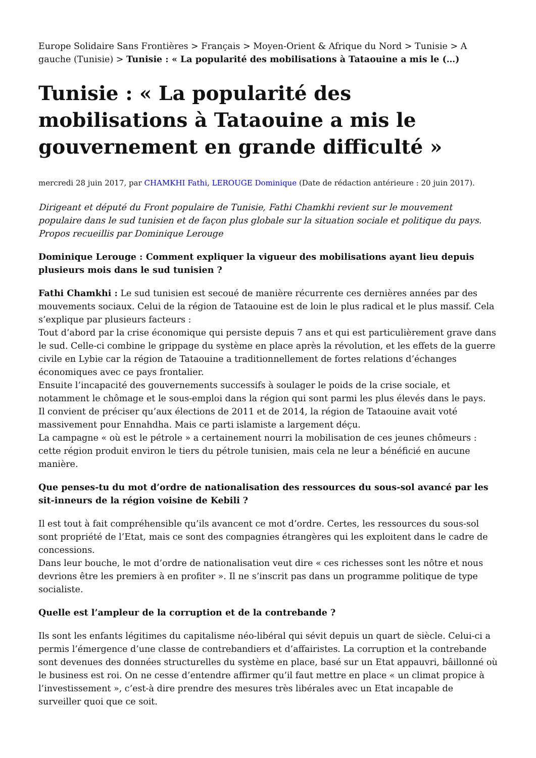Europe Solidaire Sans Frontières > Français > Moyen-Orient & Afrique du Nord > Tunisie > A gauche (Tunisie) > Tunisie : « La popularité des mobilisations à Tataouine a mis le (…)
Tunisie : « La popularité des mobilisations à Tataouine a mis le gouvernement en grande difficulté »
mercredi 28 juin 2017, par CHAMKHI Fathi, LEROUGE Dominique (Date de rédaction antérieure : 20 juin 2017).
Dirigeant et député du Front populaire de Tunisie, Fathi Chamkhi revient sur le mouvement populaire dans le sud tunisien et de façon plus globale sur la situation sociale et politique du pays. Propos recueillis par Dominique Lerouge
Dominique Lerouge : Comment expliquer la vigueur des mobilisations ayant lieu depuis plusieurs mois dans le sud tunisien ?
Fathi Chamkhi : Le sud tunisien est secoué de manière récurrente ces dernières années par des mouvements sociaux. Celui de la région de Tataouine est de loin le plus radical et le plus massif. Cela s’explique par plusieurs facteurs :
Tout d’abord par la crise économique qui persiste depuis 7 ans et qui est particulièrement grave dans le sud. Celle-ci combine le grippage du système en place après la révolution, et les effets de la guerre civile en Lybie car la région de Tataouine a traditionnellement de fortes relations d’échanges économiques avec ce pays frontalier.
Ensuite l’incapacité des gouvernements successifs à soulager le poids de la crise sociale, et notamment le chômage et le sous-emploi dans la région qui sont parmi les plus élevés dans le pays.
Il convient de préciser qu’aux élections de 2011 et de 2014, la région de Tataouine avait voté massivement pour Ennahdha. Mais ce parti islamiste a largement déçu.
La campagne « où est le pétrole » a certainement nourri la mobilisation de ces jeunes chômeurs : cette région produit environ le tiers du pétrole tunisien, mais cela ne leur a bénéficié en aucune manière.
Que penses-tu du mot d’ordre de nationalisation des ressources du sous-sol avancé par les sit-inneurs de la région voisine de Kebili ?
Il est tout à fait compréhensible qu’ils avancent ce mot d’ordre. Certes, les ressources du sous-sol sont propriété de l’Etat, mais ce sont des compagnies étrangères qui les exploitent dans le cadre de concessions.
Dans leur bouche, le mot d’ordre de nationalisation veut dire « ces richesses sont les nôtre et nous devrions être les premiers à en profiter ». Il ne s’inscrit pas dans un programme politique de type socialiste.
Quelle est l’ampleur de la corruption et de la contrebande ?
Ils sont les enfants légitimes du capitalisme néo-libéral qui sévit depuis un quart de siècle. Celui-ci a permis l’émergence d’une classe de contrebandiers et d’affairistes. La corruption et la contrebande sont devenues des données structurelles du système en place, basé sur un Etat appauvri, bâillonné où le business est roi. On ne cesse d’entendre affirmer qu’il faut mettre en place « un climat propice à l’investissement », c’est-à dire prendre des mesures très libérales avec un Etat incapable de surveiller quoi que ce soit.